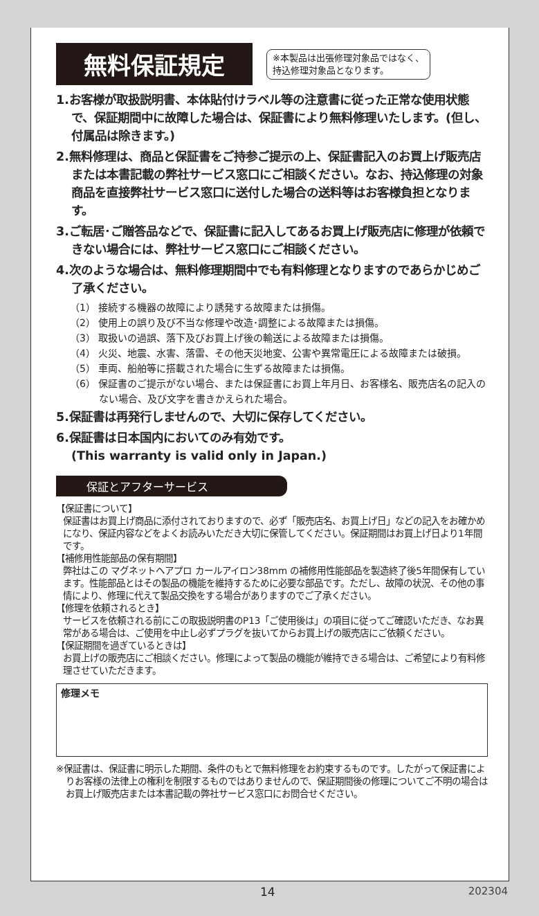無料保証規定
※本製品は出張修理対象品ではなく、
持込修理対象品となります。
1.お客様が取扱説明書、本体貼付けラベル等の注意書に従った正常な使用状態で、保証期間中に故障した場合は、保証書により無料修理いたします。(但し、付属品は除きます。)
2.無料修理は、商品と保証書をご持参ご提示の上、保証書記入のお買上げ販売店または本書記載の弊社サービス窓口にご相談ください。なお、持込修理の対象商品を直接弊社サービス窓口に送付した場合の送料等はお客様負担となります。
3.ご転居･ご贈答品などで、保証書に記入してあるお買上げ販売店に修理が依頼できない場合には、弊社サービス窓口にご相談ください。
4.次のような場合は、無料修理期間中でも有料修理となりますのであらかじめご了承ください。
（1） 接続する機器の故障により誘発する故障または損傷。
（2） 使用上の誤り及び不当な修理や改造･調整による故障または損傷。
（3） 取扱いの過誤、落下及びお買上げ後の輸送による故障または損傷。
（4） 火災、地震、水害、落雷、その他天災地変、公害や異常電圧による故障または破損。
（5） 車両、船舶等に搭載された場合に生ずる故障または損傷。
（6） 保証書のご提示がない場合、または保証書にお買上年月日、お客様名、販売店名の記入のない場合、及び文字を書きかえられた場合。
5.保証書は再発行しませんので、大切に保存してください。
6.保証書は日本国内においてのみ有効です。
(This warranty is valid only in Japan.)
保証とアフターサービス
【保証書について】
保証書はお買上げ商品に添付されておりますので、必ず「販売店名、お買上げ日」などの記入をお確かめになり、保証内容などをよくお読みいただき大切に保管してください。保証期間はお買上げ日より1年間です。
【補修用性能部品の保有期間】
弊社はこの マグネットヘアプロ カールアイロン38mm の補修用性能部品を製造終了後5年間保有しています。性能部品とはその製品の機能を維持するために必要な部品です。ただし、故障の状況、その他の事情により、修理に代えて製品交換をする場合がありますのでご了承ください。
【修理を依頼されるとき】
サービスを依頼される前にこの取扱説明書のP13「ご使用後は」の項目に従ってご確認いただき、なお異常がある場合は、ご使用を中止し必ずプラグを抜いてからお買上げの販売店にご依頼ください。
【保証期間を過ぎているときは】
お買上げの販売店にご相談ください。修理によって製品の機能が維持できる場合は、ご希望により有料修理させていただきます。
修理メモ
※保証書は、保証書に明示した期間、条件のもとで無料修理をお約束するものです。したがって保証書によりお客様の法律上の権利を制限するものではありませんので、保証期間後の修理についてご不明の場合はお買上げ販売店または本書記載の弊社サービス窓口にお問合せください。
14 202304